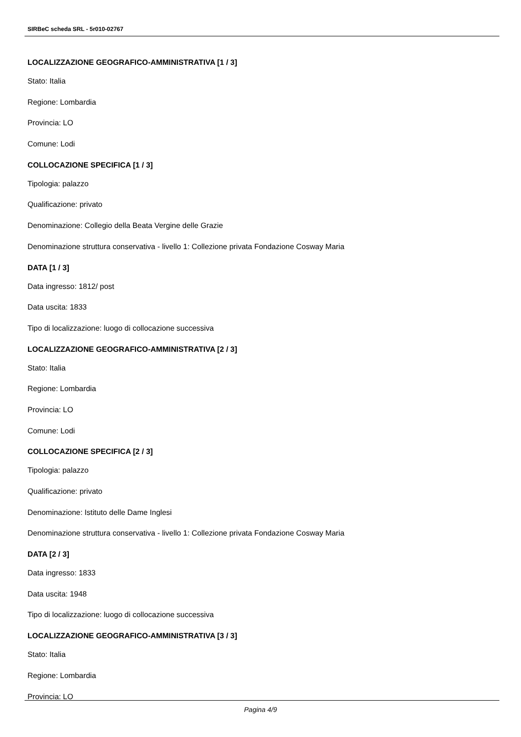SIRBeC scheda SRL - 5r010-02767
LOCALIZZAZIONE GEOGRAFICO-AMMINISTRATIVA [1 / 3]
Stato: Italia
Regione: Lombardia
Provincia: LO
Comune: Lodi
COLLOCAZIONE SPECIFICA [1 / 3]
Tipologia: palazzo
Qualificazione: privato
Denominazione: Collegio della Beata Vergine delle Grazie
Denominazione struttura conservativa - livello 1: Collezione privata Fondazione Cosway Maria
DATA [1 / 3]
Data ingresso: 1812/ post
Data uscita: 1833
Tipo di localizzazione: luogo di collocazione successiva
LOCALIZZAZIONE GEOGRAFICO-AMMINISTRATIVA [2 / 3]
Stato: Italia
Regione: Lombardia
Provincia: LO
Comune: Lodi
COLLOCAZIONE SPECIFICA [2 / 3]
Tipologia: palazzo
Qualificazione: privato
Denominazione: Istituto delle Dame Inglesi
Denominazione struttura conservativa - livello 1: Collezione privata Fondazione Cosway Maria
DATA [2 / 3]
Data ingresso: 1833
Data uscita: 1948
Tipo di localizzazione: luogo di collocazione successiva
LOCALIZZAZIONE GEOGRAFICO-AMMINISTRATIVA [3 / 3]
Stato: Italia
Regione: Lombardia
Provincia: LO
Pagina 4/9